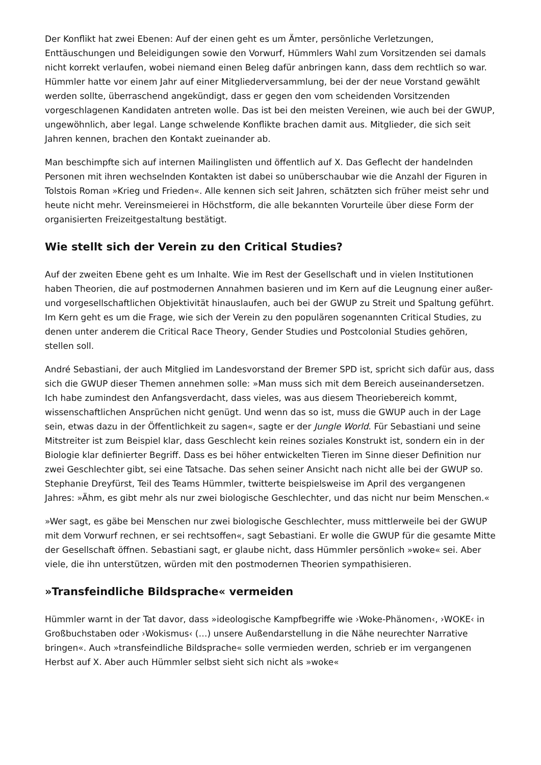Der Konflikt hat zwei Ebenen: Auf der einen geht es um Ämter, persönliche Verletzungen, Enttäuschungen und Beleidigungen sowie den Vorwurf, Hümmlers Wahl zum Vorsitzenden sei damals nicht korrekt verlaufen, wobei niemand einen Beleg dafür anbringen kann, dass dem rechtlich so war. Hümmler hatte vor einem Jahr auf einer Mitgliederversammlung, bei der der neue Vorstand gewählt werden sollte, überraschend angekündigt, dass er gegen den vom scheidenden Vorsitzenden vorgeschlagenen Kandidaten antreten wolle. Das ist bei den meisten Vereinen, wie auch bei der GWUP, ungewöhnlich, aber legal. Lange schwelende Konflikte brachen damit aus. Mitglieder, die sich seit Jahren kennen, brachen den Kontakt zueinander ab.
Man beschimpfte sich auf internen Mailinglisten und öffentlich auf X. Das Geflecht der handelnden Personen mit ihren wechselnden Kontakten ist dabei so unüberschaubar wie die Anzahl der Figuren in Tolstois Roman »Krieg und Frieden«. Alle kennen sich seit Jahren, schätzten sich früher meist sehr und heute nicht mehr. Vereinsmeierei in Höchstform, die alle bekannten Vorurteile über diese Form der organisierten Freizeitgestaltung bestätigt.
Wie stellt sich der Verein zu den Critical Studies?
Auf der zweiten Ebene geht es um Inhalte. Wie im Rest der Gesellschaft und in vielen Institutionen haben Theorien, die auf postmodernen Annahmen basieren und im Kern auf die Leugnung einer außer- und vorgesellschaftlichen Objektivität hinauslaufen, auch bei der GWUP zu Streit und Spaltung geführt. Im Kern geht es um die Frage, wie sich der Verein zu den populären sogenannten Critical Studies, zu denen unter anderem die Critical Race Theory, Gender Studies und Postcolonial Studies gehören, stellen soll.
André Sebastiani, der auch Mitglied im Landesvorstand der Bremer SPD ist, spricht sich dafür aus, dass sich die GWUP dieser Themen annehmen solle: »Man muss sich mit dem Bereich auseinandersetzen. Ich habe zumindest den Anfangsverdacht, dass vieles, was aus diesem Theoriebereich kommt, wissenschaftlichen Ansprüchen nicht genügt. Und wenn das so ist, muss die GWUP auch in der Lage sein, etwas dazu in der Öffentlichkeit zu sagen«, sagte er der Jungle World. Für Sebastiani und seine Mitstreiter ist zum Beispiel klar, dass Geschlecht kein reines soziales Konstrukt ist, sondern ein in der Biologie klar definierter Begriff. Dass es bei höher entwickelten Tieren im Sinne dieser Definition nur zwei Geschlechter gibt, sei eine Tatsache. Das sehen seiner Ansicht nach nicht alle bei der GWUP so. Stephanie Dreyfürst, Teil des Teams Hümmler, twitterte beispielsweise im April des vergangenen Jahres: »Ähm, es gibt mehr als nur zwei biologische Geschlechter, und das nicht nur beim Menschen.«
»Wer sagt, es gäbe bei Menschen nur zwei biologische Geschlechter, muss mittlerweile bei der GWUP mit dem Vorwurf rechnen, er sei rechtsoffen«, sagt Sebastiani. Er wolle die GWUP für die gesamte Mitte der Gesellschaft öffnen. Sebastiani sagt, er glaube nicht, dass Hümmler persönlich »woke« sei. Aber viele, die ihn unterstützen, würden mit den postmodernen Theorien sympathisieren.
»Transfeindliche Bildsprache« vermeiden
Hümmler warnt in der Tat davor, dass »ideologische Kampfbegriffe wie ›Woke-Phänomen‹, ›WOKE‹ in Großbuchstaben oder ›Wokismus‹ (…) unsere Außendarstellung in die Nähe neurechter Narrative bringen«. Auch »transfeindliche Bildsprache« solle vermieden werden, schrieb er im vergangenen Herbst auf X. Aber auch Hümmler selbst sieht sich nicht als »woke«